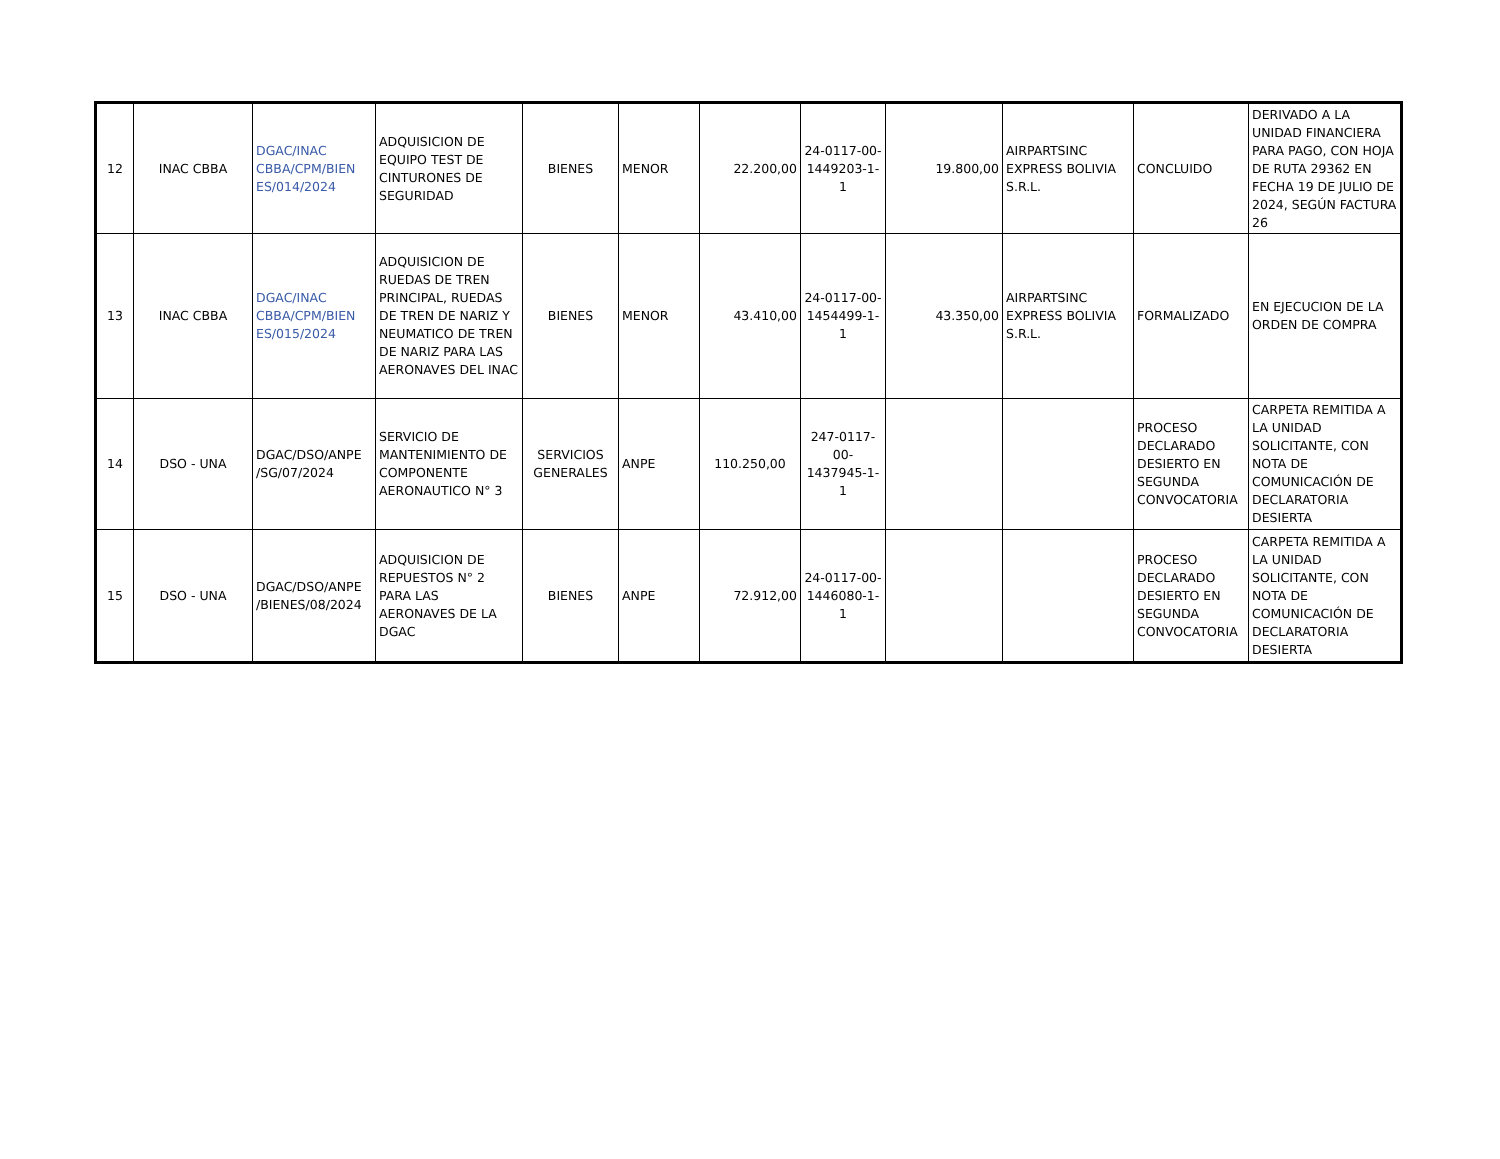| 12 | INAC CBBA | DGAC/INAC CBBA/CPM/BIEN ES/014/2024 | ADQUISICION DE EQUIPO TEST DE CINTURONES DE SEGURIDAD | BIENES | MENOR | 22.200,00 | 24-0117-00-1449203-1-1 | 19.800,00 | AIRPARTSINC EXPRESS BOLIVIA S.R.L. | CONCLUIDO | DERIVADO A LA UNIDAD FINANCIERA PARA PAGO, CON HOJA DE RUTA 29362 EN FECHA 19 DE JULIO DE 2024, SEGÚN FACTURA 26 |
| 13 | INAC CBBA | DGAC/INAC CBBA/CPM/BIEN ES/015/2024 | ADQUISICION DE RUEDAS DE TREN PRINCIPAL, RUEDAS DE TREN DE NARIZ Y NEUMATICO DE TREN DE NARIZ PARA LAS AERONAVES DEL INAC | BIENES | MENOR | 43.410,00 | 24-0117-00-1454499-1-1 | 43.350,00 | AIRPARTSINC EXPRESS BOLIVIA S.R.L. | FORMALIZADO | EN EJECUCION DE LA ORDEN DE COMPRA |
| 14 | DSO - UNA | DGAC/DSO/ANPE /SG/07/2024 | SERVICIO DE MANTENIMIENTO DE COMPONENTE AERONAUTICO N° 3 | SERVICIOS GENERALES | ANPE | 110.250,00 | 247-0117-00-1437945-1-1 | | | PROCESO DECLARADO DESIERTO EN SEGUNDA CONVOCATORIA | CARPETA REMITIDA A LA UNIDAD SOLICITANTE, CON NOTA DE COMUNICACIÓN DE DECLARATORIA DESIERTA |
| 15 | DSO - UNA | DGAC/DSO/ANPE /BIENES/08/2024 | ADQUISICION DE REPUESTOS N° 2 PARA LAS AERONAVES DE LA DGAC | BIENES | ANPE | 72.912,00 | 24-0117-00-1446080-1-1 | | | PROCESO DECLARADO DESIERTO EN SEGUNDA CONVOCATORIA | CARPETA REMITIDA A LA UNIDAD SOLICITANTE, CON NOTA DE COMUNICACIÓN DE DECLARATORIA DESIERTA |